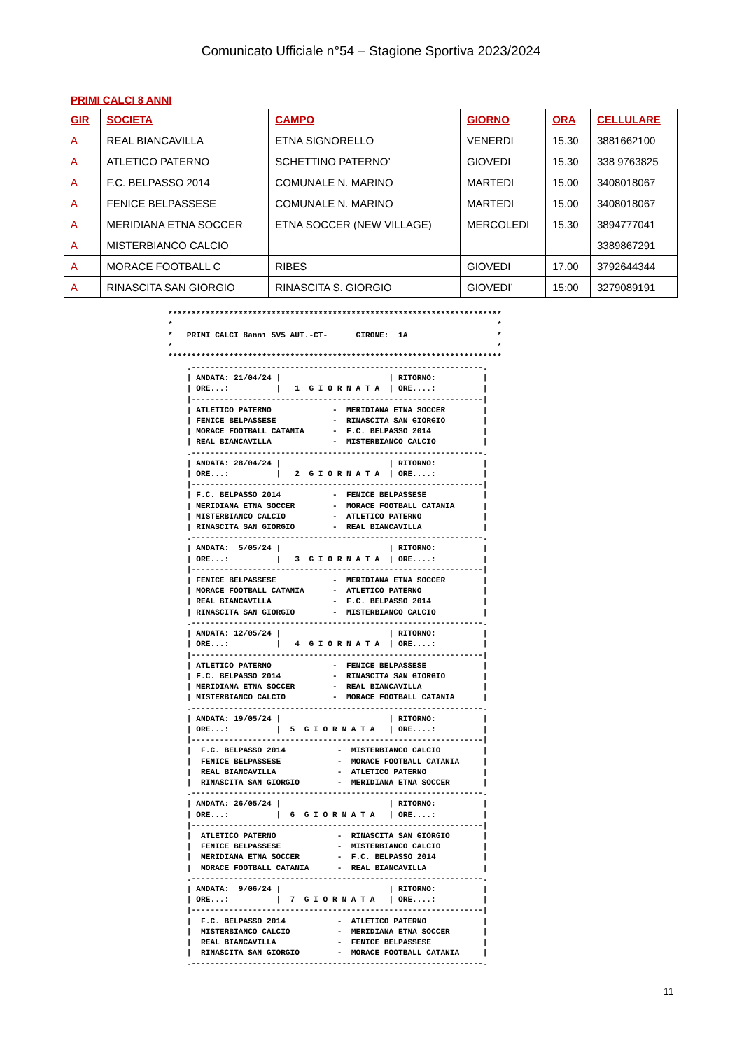Comunicato Ufficiale n°54 – Stagione Sportiva 2023/2024
PRIMI CALCI 8 ANNI
| GIR | SOCIETA | CAMPO | GIORNO | ORA | CELLULARE |
| --- | --- | --- | --- | --- | --- |
| A | REAL BIANCAVILLA | ETNA SIGNORELLO | VENERDI | 15.30 | 3881662100 |
| A | ATLETICO PATERNO | SCHETTINO PATERNO’ | GIOVEDI | 15.30 | 338 9763825 |
| A | F.C. BELPASSO 2014 | COMUNALE N. MARINO | MARTEDI | 15.00 | 3408018067 |
| A | FENICE BELPASSESE | COMUNALE N. MARINO | MARTEDI | 15.00 | 3408018067 |
| A | MERIDIANA ETNA SOCCER | ETNA SOCCER (NEW VILLAGE) | MERCOLEDI | 15.30 | 3894777041 |
| A | MISTERBIANCO CALCIO | | | | 3389867291 |
| A | MORACE FOOTBALL C | RIBES | GIOVEDI | 17.00 | 3792644344 |
| A | RINASCITA SAN GIORGIO | RINASCITA S. GIORGIO | GIOVEDI’ | 15:00 | 3279089191 |
***********************************************************************
*                                                                     *
*   PRIMI CALCI 8anni 5V5 AUT.-CT-      GIRONE:  1A                   *
*                                                                     *
***********************************************************************
    .--------------------------------------------------------------.
    | ANDATA: 21/04/24 |                       | RITORNO:          |
    | ORE...:          |   1  G I O R N A T A  | ORE....:          |
    |--------------------------------------------------------------|
    | ATLETICO PATERNO             -  MERIDIANA ETNA SOCCER        |
    | FENICE BELPASSESE            -  RINASCITA SAN GIORGIO        |
    | MORACE FOOTBALL CATANIA      -  F.C. BELPASSO 2014           |
    | REAL BIANCAVILLA             -  MISTERBIANCO CALCIO          |
    .--------------------------------------------------------------.
    | ANDATA: 28/04/24 |                       | RITORNO:          |
    | ORE...:          |   2  G I O R N A T A  | ORE....:          |
    |--------------------------------------------------------------|
    | F.C. BELPASSO 2014           -  FENICE BELPASSESE            |
    | MERIDIANA ETNA SOCCER        -  MORACE FOOTBALL CATANIA      |
    | MISTERBIANCO CALCIO          -  ATLETICO PATERNO             |
    | RINASCITA SAN GIORGIO        -  REAL BIANCAVILLA             |
    .--------------------------------------------------------------.
    | ANDATA:  5/05/24 |                       | RITORNO:          |
    | ORE...:          |   3  G I O R N A T A  | ORE....:          |
    |--------------------------------------------------------------|
    | FENICE BELPASSESE            -  MERIDIANA ETNA SOCCER        |
    | MORACE FOOTBALL CATANIA      -  ATLETICO PATERNO             |
    | REAL BIANCAVILLA             -  F.C. BELPASSO 2014           |
    | RINASCITA SAN GIORGIO        -  MISTERBIANCO CALCIO          |
    .--------------------------------------------------------------.
    | ANDATA: 12/05/24 |                       | RITORNO:          |
    | ORE...:          |   4  G I O R N A T A  | ORE....:          |
    |--------------------------------------------------------------|
    | ATLETICO PATERNO             -  FENICE BELPASSESE            |
    | F.C. BELPASSO 2014           -  RINASCITA SAN GIORGIO        |
    | MERIDIANA ETNA SOCCER        -  REAL BIANCAVILLA             |
    | MISTERBIANCO CALCIO          -  MORACE FOOTBALL CATANIA      |
    .--------------------------------------------------------------.
    | ANDATA: 19/05/24 |                       | RITORNO:          |
    | ORE...:          |  5  G I O R N A T A   | ORE....:          |
    |--------------------------------------------------------------|
    |  F.C. BELPASSO 2014           -  MISTERBIANCO CALCIO         |
    |  FENICE BELPASSESE            -  MORACE FOOTBALL CATANIA     |
    |  REAL BIANCAVILLA             -  ATLETICO PATERNO            |
    |  RINASCITA SAN GIORGIO        -  MERIDIANA ETNA SOCCER       |
    .--------------------------------------------------------------.
    | ANDATA: 26/05/24 |                       | RITORNO:          |
    | ORE...:          |  6  G I O R N A T A   | ORE....:          |
    |--------------------------------------------------------------|
    |  ATLETICO PATERNO             -  RINASCITA SAN GIORGIO       |
    |  FENICE BELPASSESE            -  MISTERBIANCO CALCIO         |
    |  MERIDIANA ETNA SOCCER        -  F.C. BELPASSO 2014          |
    |  MORACE FOOTBALL CATANIA      -  REAL BIANCAVILLA            |
    .--------------------------------------------------------------.
    | ANDATA:  9/06/24 |                       | RITORNO:          |
    | ORE...:          |  7  G I O R N A T A   | ORE....:          |
    |--------------------------------------------------------------|
    |  F.C. BELPASSO 2014           -  ATLETICO PATERNO            |
    |  MISTERBIANCO CALCIO          -  MERIDIANA ETNA SOCCER       |
    |  REAL BIANCAVILLA             -  FENICE BELPASSESE           |
    |  RINASCITA SAN GIORGIO        -  MORACE FOOTBALL CATANIA     |
    .--------------------------------------------------------------.
11